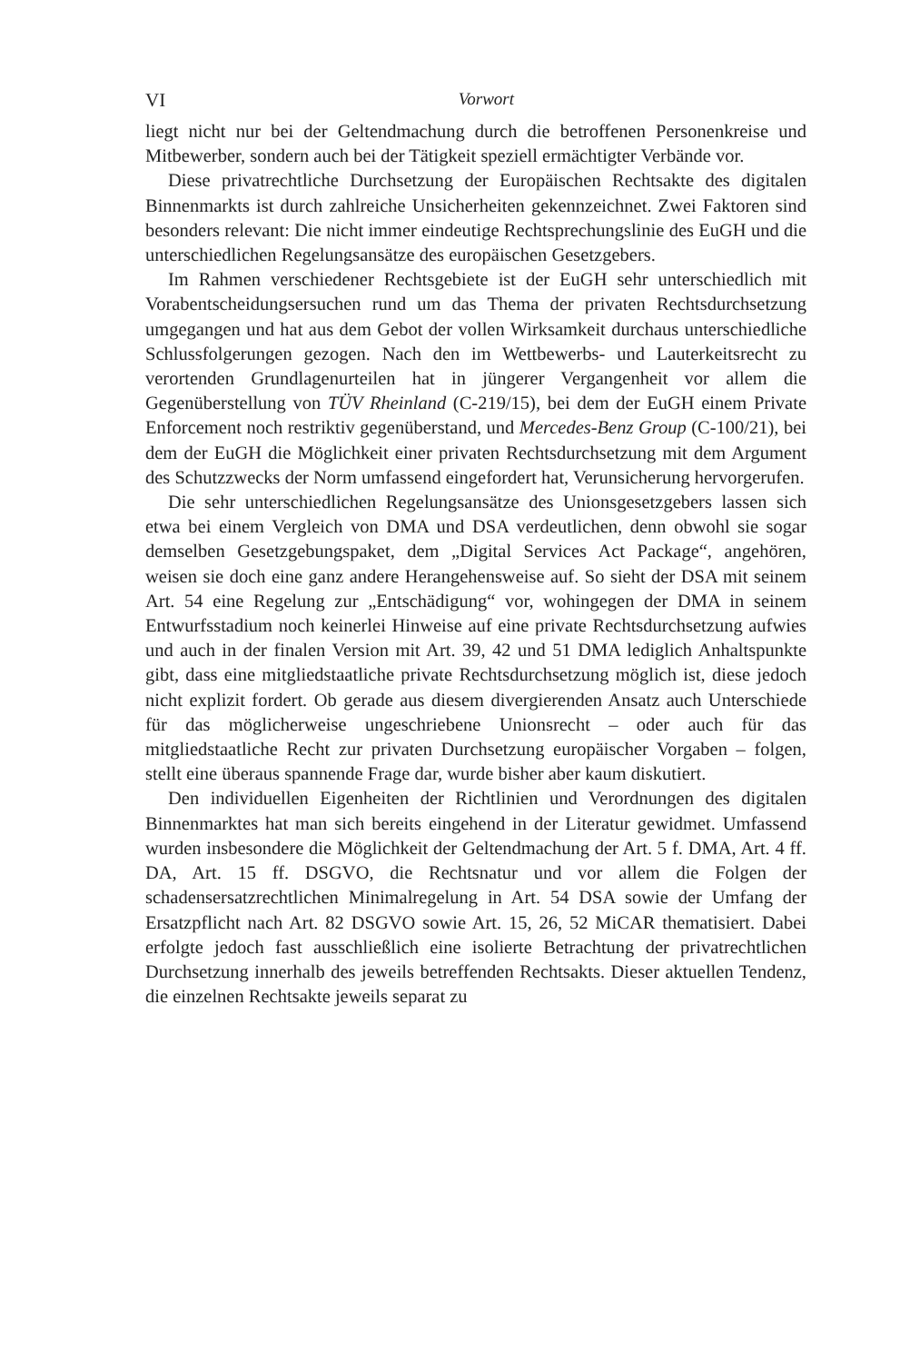VI Vorwort
liegt nicht nur bei der Geltendmachung durch die betroffenen Personenkreise und Mitbewerber, sondern auch bei der Tätigkeit speziell ermächtigter Verbände vor.
Diese privatrechtliche Durchsetzung der Europäischen Rechtsakte des digitalen Binnenmarkts ist durch zahlreiche Unsicherheiten gekennzeichnet. Zwei Faktoren sind besonders relevant: Die nicht immer eindeutige Rechtsprechungslinie des EuGH und die unterschiedlichen Regelungsansätze des europäischen Gesetzgebers.
Im Rahmen verschiedener Rechtsgebiete ist der EuGH sehr unterschiedlich mit Vorabentscheidungsersuchen rund um das Thema der privaten Rechtsdurchsetzung umgegangen und hat aus dem Gebot der vollen Wirksamkeit durchaus unterschiedliche Schlussfolgerungen gezogen. Nach den im Wettbewerbs- und Lauterkeitsrecht zu verortenden Grundlagenurteilen hat in jüngerer Vergangenheit vor allem die Gegenüberstellung von TÜV Rheinland (C-219/15), bei dem der EuGH einem Private Enforcement noch restriktiv gegenüberstand, und Mercedes-Benz Group (C-100/21), bei dem der EuGH die Möglichkeit einer privaten Rechtsdurchsetzung mit dem Argument des Schutzzwecks der Norm umfassend eingefordert hat, Verunsicherung hervorgerufen.
Die sehr unterschiedlichen Regelungsansätze des Unionsgesetzgebers lassen sich etwa bei einem Vergleich von DMA und DSA verdeutlichen, denn obwohl sie sogar demselben Gesetzgebungspaket, dem „Digital Services Act Package“, angehören, weisen sie doch eine ganz andere Herangehensweise auf. So sieht der DSA mit seinem Art. 54 eine Regelung zur „Entschädigung“ vor, wohingegen der DMA in seinem Entwurfsstadium noch keinerlei Hinweise auf eine private Rechtsdurchsetzung aufwies und auch in der finalen Version mit Art. 39, 42 und 51 DMA lediglich Anhaltspunkte gibt, dass eine mitgliedstaatliche private Rechtsdurchsetzung möglich ist, diese jedoch nicht explizit fordert. Ob gerade aus diesem divergierenden Ansatz auch Unterschiede für das möglicherweise ungeschriebene Unionsrecht – oder auch für das mitgliedstaatliche Recht zur privaten Durchsetzung europäischer Vorgaben – folgen, stellt eine überaus spannende Frage dar, wurde bisher aber kaum diskutiert.
Den individuellen Eigenheiten der Richtlinien und Verordnungen des digitalen Binnenmarktes hat man sich bereits eingehend in der Literatur gewidmet. Umfassend wurden insbesondere die Möglichkeit der Geltendmachung der Art. 5 f. DMA, Art. 4 ff. DA, Art. 15 ff. DSGVO, die Rechtsnatur und vor allem die Folgen der schadensersatzrechtlichen Minimalregelung in Art. 54 DSA sowie der Umfang der Ersatzpflicht nach Art. 82 DSGVO sowie Art. 15, 26, 52 MiCAR thematisiert. Dabei erfolgte jedoch fast ausschließlich eine isolierte Betrachtung der privatrechtlichen Durchsetzung innerhalb des jeweils betreffenden Rechtsakts. Dieser aktuellen Tendenz, die einzelnen Rechtsakte jeweils separat zu